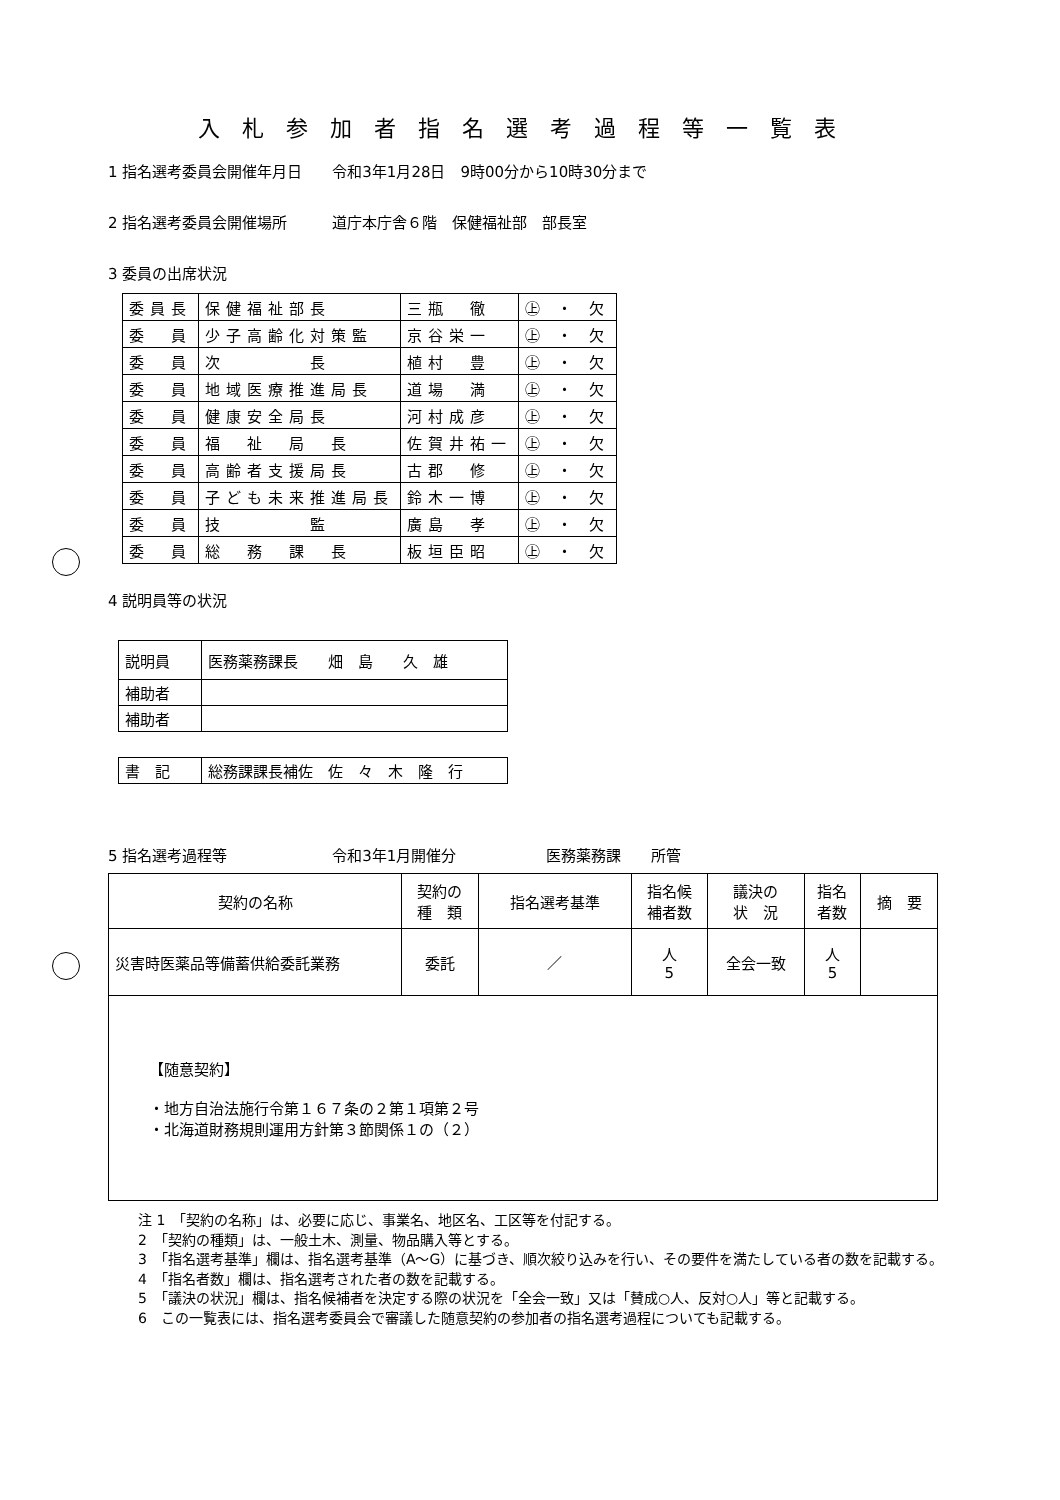入札参加者指名選考過程等一覧表
1 指名選考委員会開催年月日　　令和3年1月28日　9時00分から10時30分まで
2 指名選考委員会開催場所　　　道庁本庁舎６階　保健福祉部　部長室
3 委員の出席状況
| 委員長 | 保健福祉部長 | 三瓶 徹 | ㊤ ・ 欠 |
| 委 員 | 少子高齢化対策監 | 京谷栄一 | ㊤ ・ 欠 |
| 委 員 | 次 長 | 植村 豊 | ㊤ ・ 欠 |
| 委 員 | 地域医療推進局長 | 道場 満 | ㊤ ・ 欠 |
| 委 員 | 健康安全局長 | 河村成彦 | ㊤ ・ 欠 |
| 委 員 | 福 祉 局 長 | 佐賀井祐一 | ㊤ ・ 欠 |
| 委 員 | 高齢者支援局長 | 古郡 修 | ㊤ ・ 欠 |
| 委 員 | 子ども未来推進局長 | 鈴木一博 | ㊤ ・ 欠 |
| 委 員 | 技 監 | 廣島 孝 | ㊤ ・ 欠 |
| 委 員 | 総 務 課 長 | 板垣臣昭 | ㊤ ・ 欠 |
4 説明員等の状況
| 説明員 | 医務薬務課長 畑 島 久 雄 |
| 補助者 | |
| 補助者 | |
| 書 記 | 総務課課長補佐 佐 々 木 隆 行 |
5 指名選考過程等　　　　　　　令和3年1月開催分　　　　　　医務薬務課　　所管
| 契約の名称 | 契約の 種 類 | 指名選考基準 | 指名候 補者数 | 議決の 状 況 | 指名 者数 | 摘 要 |
| --- | --- | --- | --- | --- | --- | --- |
| 災害時医薬品等備蓄供給委託業務 | 委託 | ／ | 人 5 | 全会一致 | 人 5 | |
| 【随意契約】 ・地方自治法施行令第１６７条の２第１項第２号 ・北海道財務規則運用方針第３節関係１の（２） | | | | | | |
注 1　「契約の名称」は、必要に応じ、事業名、地区名、工区等を付記する。
2　「契約の種類」は、一般土木、測量、物品購入等とする。
3　「指名選考基準」欄は、指名選考基準（A～G）に基づき、順次絞り込みを行い、その要件を満たしている者の数を記載する。
4　「指名者数」欄は、指名選考された者の数を記載する。
5　「議決の状況」欄は、指名候補者を決定する際の状況を「全会一致」又は「賛成○人、反対○人」等と記載する。
6　この一覧表には、指名選考委員会で審議した随意契約の参加者の指名選考過程についても記載する。